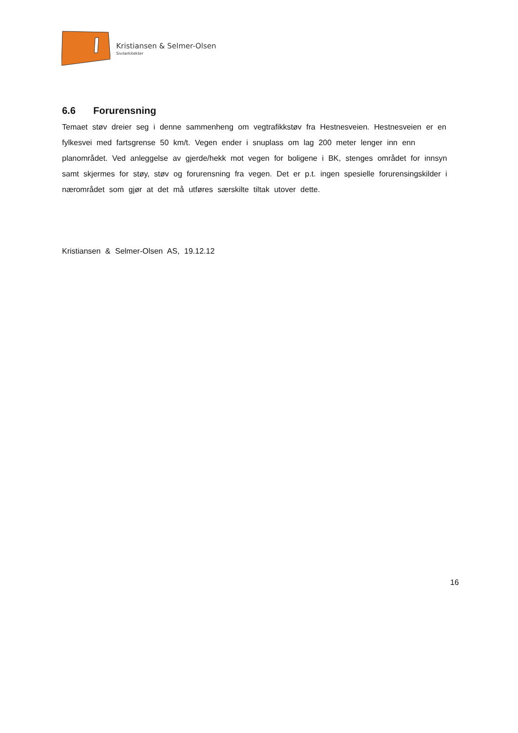Kristiansen & Selmer-Olsen
Sivilarkitekter
6.6 Forurensning
Temaet støv dreier seg i denne sammenheng om vegtrafikkstøv fra Hestnesveien. Hestnesveien er en fylkesvei med fartsgrense 50 km/t. Vegen ender i snuplass om lag 200 meter lenger inn enn planområdet. Ved anleggelse av gjerde/hekk mot vegen for boligene i BK, stenges området for innsyn samt skjermes for støy, støv og forurensning fra vegen. Det er p.t. ingen spesielle forurensingskilder i nærområdet som gjør at det må utføres særskilte tiltak utover dette.
Kristiansen & Selmer-Olsen AS, 19.12.12
16